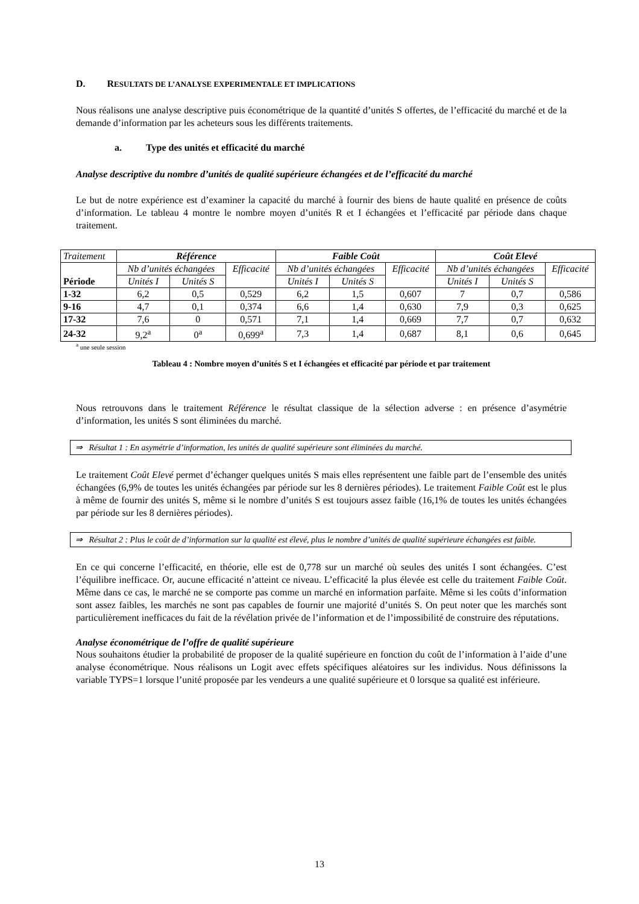D. RESULTATS DE L’ANALYSE EXPERIMENTALE ET IMPLICATIONS
Nous réalisons une analyse descriptive puis économétrique de la quantité d’unités S offertes, de l’efficacité du marché et de la demande d’information par les acheteurs sous les différents traitements.
a. Type des unités et efficacité du marché
Analyse descriptive du nombre d’unités de qualité supérieure échangées et de l’efficacité du marché
Le but de notre expérience est d’examiner la capacité du marché à fournir des biens de haute qualité en présence de coûts d’information. Le tableau 4 montre le nombre moyen d’unités R et I échangées et l’efficacité par période dans chaque traitement.
| Traitement | Référence | | | Faible Coût | | | Coût Elevé | | |
| Période | Nb d’unités échangées | | Efficacité | Nb d’unités échangées | | Efficacité | Nb d’unités échangées | | Efficacité |
| | Unités I | Unités S | | Unités I | Unités S | | Unités I | Unités S | |
| 1-32 | 6,2 | 0,5 | 0,529 | 6,2 | 1,5 | 0,607 | 7 | 0,7 | 0,586 |
| 9-16 | 4,7 | 0,1 | 0,374 | 6,6 | 1,4 | 0,630 | 7,9 | 0,3 | 0,625 |
| 17-32 | 7,6 | 0 | 0,571 | 7,1 | 1,4 | 0,669 | 7,7 | 0,7 | 0,632 |
| 24-32 | 9,2<sup>a</sup> | 0<sup>a</sup> | 0,699<sup>a</sup> | 7,3 | 1,4 | 0,687 | 8,1 | 0,6 | 0,645 |
<sup>a</sup> une seule session
Tableau 4 : Nombre moyen d’unités S et I échangées et efficacité par période et par traitement
Nous retrouvons dans le traitement Référence le résultat classique de la sélection adverse : en présence d’asymétrie d’information, les unités S sont éliminées du marché.
⇒ Résultat 1 : En asymétrie d’information, les unités de qualité supérieure sont éliminées du marché.
Le traitement Coût Elevé permet d’échanger quelques unités S mais elles représentent une faible part de l’ensemble des unités échangées (6,9% de toutes les unités échangées par période sur les 8 dernières périodes). Le traitement Faible Coût est le plus à même de fournir des unités S, même si le nombre d’unités S est toujours assez faible (16,1% de toutes les unités échangées par période sur les 8 dernières périodes).
⇒ Résultat 2 : Plus le coût de d’information sur la qualité est élevé, plus le nombre d’unités de qualité supérieure échangées est faible.
En ce qui concerne l’efficacité, en théorie, elle est de 0,778 sur un marché où seules des unités I sont échangées. C’est l’équilibre inefficace. Or, aucune efficacité n’atteint ce niveau. L’efficacité la plus élevée est celle du traitement Faible Coût. Même dans ce cas, le marché ne se comporte pas comme un marché en information parfaite. Même si les coûts d’information sont assez faibles, les marchés ne sont pas capables de fournir une majorité d’unités S. On peut noter que les marchés sont particulièrement inefficaces du fait de la révélation privée de l’information et de l’impossibilité de construire des réputations.
Analyse économétrique de l’offre de qualité supérieure
Nous souhaitons étudier la probabilité de proposer de la qualité supérieure en fonction du coût de l’information à l’aide d’une analyse économétrique. Nous réalisons un Logit avec effets spécifiques aléatoires sur les individus. Nous définissons la variable TYPS=1 lorsque l’unité proposée par les vendeurs a une qualité supérieure et 0 lorsque sa qualité est inférieure.
13